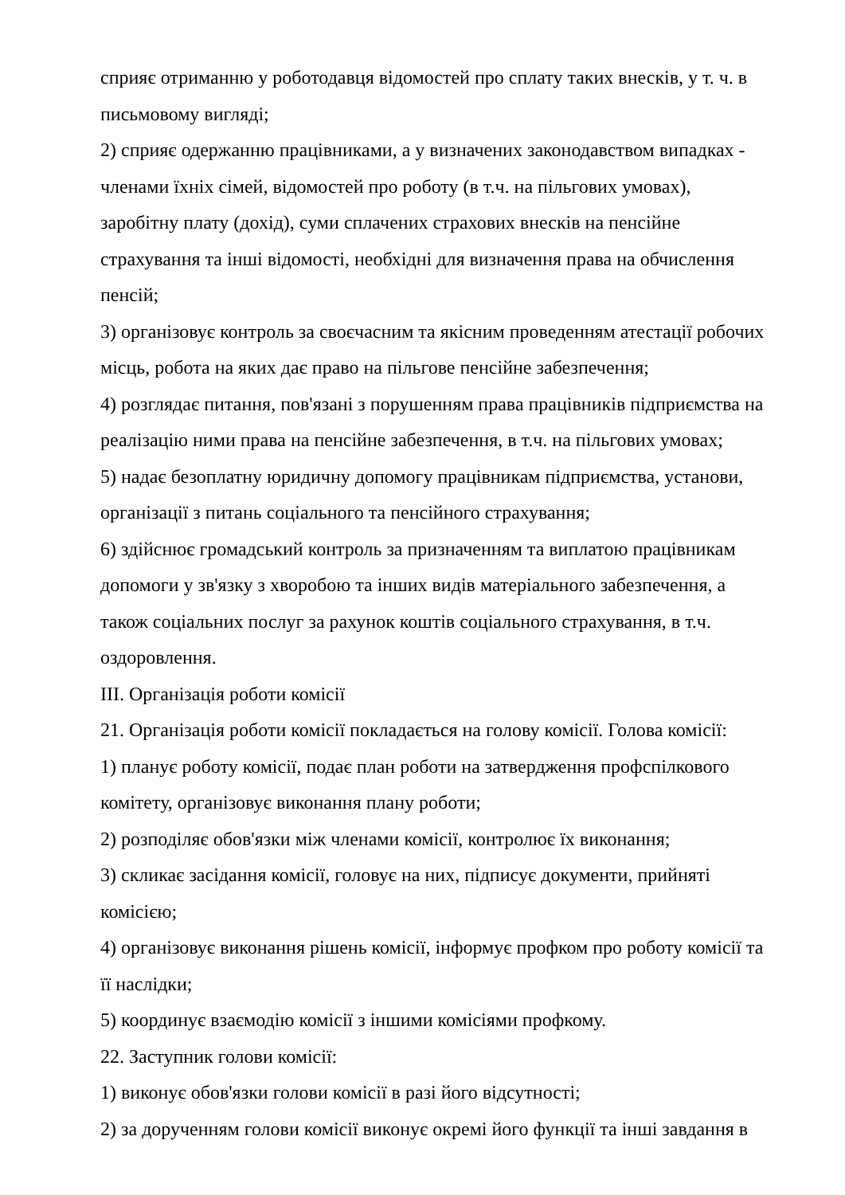сприяє отриманню у роботодавця відомостей про сплату таких внесків, у т. ч. в письмовому вигляді;
2) сприяє одержанню працівниками, а у визначених законодавством випадках - членами їхніх сімей, відомостей про роботу (в т.ч. на пільгових умовах), заробітну плату (дохід), суми сплачених страхових внесків на пенсійне страхування та інші відомості, необхідні для визначення права на обчислення пенсій;
3) організовує контроль за своєчасним та якісним проведенням атестації робочих місць, робота на яких дає право на пільгове пенсійне забезпечення;
4) розглядає питання, пов'язані з порушенням права працівників підприємства на реалізацію ними права на пенсійне забезпечення, в т.ч. на пільгових умовах;
5) надає безоплатну юридичну допомогу працівникам підприємства, установи, організації з питань соціального та пенсійного страхування;
6) здійснює громадський контроль за призначенням та виплатою працівникам допомоги у зв'язку з хворобою та інших видів матеріального забезпечення, а також соціальних послуг за рахунок коштів соціального страхування, в т.ч. оздоровлення.
III. Організація роботи комісії
21. Організація роботи комісії покладається на голову комісії. Голова комісії:
1) планує роботу комісії, подає план роботи на затвердження профспілкового комітету, організовує виконання плану роботи;
2) розподіляє обов'язки між членами комісії, контролює їх виконання;
3) скликає засідання комісії, головує на них, підписує документи, прийняті комісією;
4) організовує виконання рішень комісії, інформує профком про роботу комісії та її наслідки;
5) координує взаємодію комісії з іншими комісіями профкому.
22. Заступник голови комісії:
1) виконує обов'язки голови комісії в разі його відсутності;
2) за дорученням голови комісії виконує окремі його функції та інші завдання в